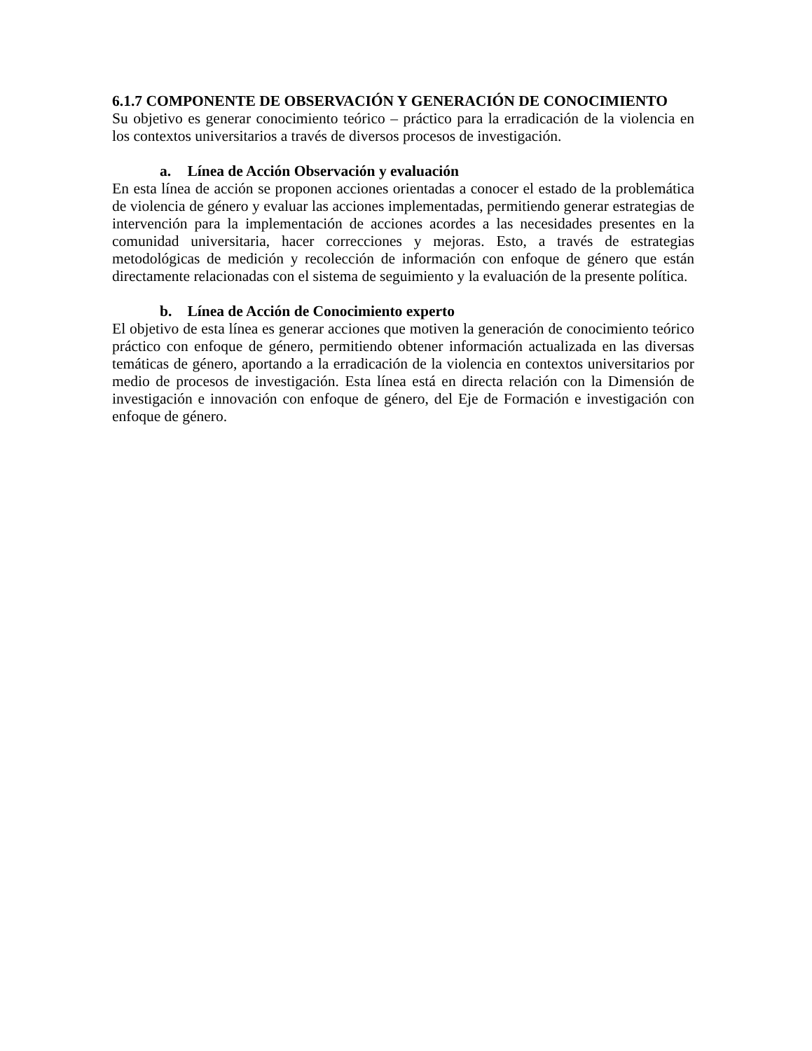6.1.7 COMPONENTE DE OBSERVACIÓN Y GENERACIÓN DE CONOCIMIENTO
Su objetivo es generar conocimiento teórico – práctico para la erradicación de la violencia en los contextos universitarios a través de diversos procesos de investigación.
a. Línea de Acción Observación y evaluación
En esta línea de acción se proponen acciones orientadas a conocer el estado de la problemática de violencia de género y evaluar las acciones implementadas, permitiendo generar estrategias de intervención para la implementación de acciones acordes a las necesidades presentes en la comunidad universitaria, hacer correcciones y mejoras. Esto, a través de estrategias metodológicas de medición y recolección de información con enfoque de género que están directamente relacionadas con el sistema de seguimiento y la evaluación de la presente política.
b. Línea de Acción de Conocimiento experto
El objetivo de esta línea es generar acciones que motiven la generación de conocimiento teórico práctico con enfoque de género, permitiendo obtener información actualizada en las diversas temáticas de género, aportando a la erradicación de la violencia en contextos universitarios por medio de procesos de investigación. Esta línea está en directa relación con la Dimensión de investigación e innovación con enfoque de género, del Eje de Formación e investigación con enfoque de género.